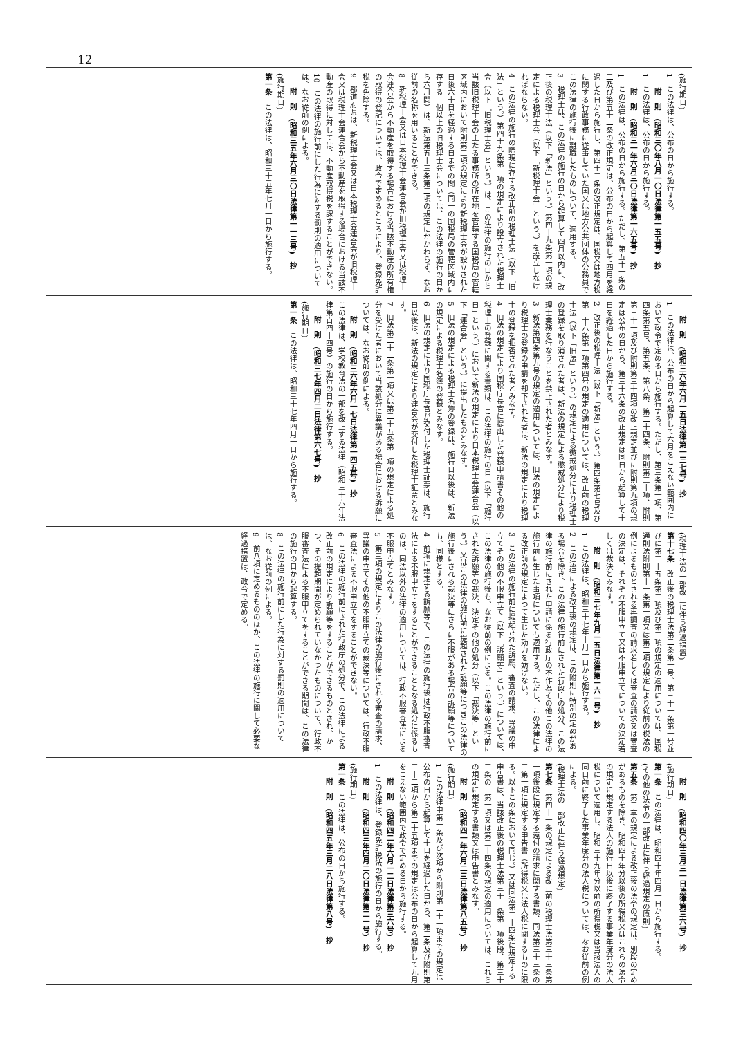12
(施行期日)
1　この法律は、公布の日から施行する。
附　則　(昭和三〇年八月一〇日法律第一五五号)　抄
1　この法律は、公布の日から施行する。
附　則　(昭和三一年六月三〇日法律第一六五号)　抄
1　この法律は、公布の日から施行する。ただし、第五十一条の二及び第五十二条の改正規定は、公布の日から起算して四月を経過した日から施行し、第四十二条の改正規定は、国税又は地方税に関する行政事務に従事していた国又は地方公共団体の公務員でこの法律の施行後に離職したものについて、適用する。
3　税理士は、この法律の施行の日から起算して四月以内に、改正後の税理士法（以下「新法」という。）第四十九条第一項の規定による税理士会（以下「新税理士会」という。）を設立しなければならない。
4　この法律の施行の際現に存する改正前の税理士法（以下「旧法」という。）第四十九条第一項の規定により設立された税理士会（以下「旧税理士会」という。）は、この法律の施行の日から当該旧税理士会の主たる事務所の所在地を管轄する国税局の管轄区域内において附則第三項の規定により新税理士会が設立された日後六十日を経過する日までの間（同一の国税局の管轄区域内に存する二個以上の旧税理士会については、この法律の施行の日から六月間）は、新法第五十三条第二項の規定にかかわらず、なお従前の名称を用いることができる。
8　新税理士会又は日本税理士会連合会が旧税理士会又は税理士会連合会から不動産を取得する場合における当該不動産の所有権の取得の登記については、政令で定めるところにより、登録免許税を免除する。
9　都道府県は、新税理士会又は日本税理士会連合会が旧税理士会又は税理士会連合会から不動産を取得する場合における当該不動産の取得に対しては、不動産取得税を課することができない。
10　この法律の施行前にした行為に対する罰則の適用については、なお従前の例による。
附　則　(昭和三五年六月三〇日法律第一一三号)　抄
(施行期日)
第一条　この法律は、昭和三十五年七月一日から施行する。
附　則　(昭和三六年六月一五日法律第一三七号)　抄
1　この法律は、公布の日から起算して六月をこえない範囲内において政令で定める日から施行する。ただし、第三条第一項、第四条第五号、第五条、第八条、第二十四条、附則第三十項、附則第三十一項及び附則第三十四項の改正規定並びに附則第九項の規定は公布の日から、第三十六条の改正規定は同日から起算して十日を経過した日から施行する。
2　改正後の税理士法（以下「新法」という。）第四条第七号及び第二十六条第一項第四号の規定の適用については、改正前の税理士法（以下「旧法」という。）の規定による懲戒処分により税理士の登録を取り消された者は、新法の規定による懲戒処分により税理士業務を行なうことを禁止された者とみなす。
3　新法第四条第九号の規定の適用については、旧法の規定により税理士の登録の申請を却下された者は、新法の規定により税理士の登録を拒否された者とみなす。
4　旧法の規定により国税庁長官に提出した登録申請書その他の税理士の登録に関する書類は、この法律の施行の日（以下「施行日」という。）において新法の規定により日本税理士会連合会（以下「連合会」という。）に提出したものとみなす。
5　旧法の規定による税理士名簿の登録は、施行日以後は、新法の規定による税理士名簿の登録とみなす。
6　旧法の規定により国税庁長官が交付した税理士証票は、施行日以後は、新法の規定により連合会が交付した税理士証票とみなす。
7　旧法第二十二条第一項又は第二十五条第一項の規定による処分を受けた者において当該処分に異議がある場合における訴願については、なお従前の例による。
附　則　(昭和三六年六月一七日法律第一四五号)　抄
この法律は、学校教育法の一部を改正する法律（昭和三十六年法律第百四十四号）の施行の日から施行する。
附　則　(昭和三七年四月二日法律第六七号)　抄
(施行期日)
第一条　この法律は、昭和三十七年四月一日から施行する。
(税理士法の一部改正に伴う経過措置)
第十七条　改正後の税理士法第二条第一号、第三十一条第一号並びに第三十五条第二項及び第三項の規定の適用については、国税通則法附則第十一条第一項又は第二項の規定により従前の税法の例によるものとされる再調査の請求若しくは審査の請求又は審査の決定は、それぞれ不服申立て又は不服申立てについての決定若しくは裁決とみなす。
附　則　(昭和三七年九月一五日法律第一六一号)　抄
1　この法律は、昭和三十七年十月一日から施行する。
2　この法律による改正後の規定は、この附則に特別の定めがある場合を除き、この法律の施行前にされた行政庁の処分、この法律の施行前にされた申請に係る行政庁の不作為その他この法律の施行前に生じた事項についても適用する。ただし、この法律による改正前の規定によつて生じた効力を妨げない。
3　この法律の施行前に提起された訴願、審査の請求、異議の申立てその他の不服申立て（以下「訴願等」という。）については、この法律の施行後も、なお従前の例による。この法律の施行前にされた訴願等の裁決、決定その他の処分（以下「裁決等」という。）又はこの法律の施行前に提起された訴願等につきこの法律の施行後にされる裁決等にさらに不服がある場合の訴願等についても、同様とする。
4　前項に規定する訴願等で、この法律の施行後は行政不服審査法による不服申立てをすることができることとなる処分に係るものは、同法以外の法律の適用については、行政不服審査法による不服申立てとみなす。
5　第三項の規定によりこの法律の施行後にされる審査の請求、異議の申立てその他の不服申立ての裁決等については、行政不服審査法による不服申立てをすることができない。
6　この法律の施行前にされた行政庁の処分で、この法律による改正前の規定により訴願等をすることができるものとされ、かつ、その提起期間が定められていなかつたものについて、行政不服審査法による不服申立てをすることができる期間は、この法律の施行の日から起算する。
8　この法律の施行前にした行為に対する罰則の適用については、なお従前の例による。
9　前八項に定めるもののほか、この法律の施行に関して必要な経過措置は、政令で定める。
附　則　(昭和四〇年三月三一日法律第三六号)　抄
(施行期日)
第一条　この法律は、昭和四十年四月一日から施行する。
(その他の法令の一部改正に伴う経過規定の原則)
第五条　第二章の規定による改正後の法令の規定は、別段の定めがあるものを除き、昭和四十年分以後の所得税又はこれらの法令の規定に規定する法人の施行日以後に終了する事業年度分の法人税について適用し、昭和三十九年分以前の所得税又は当該法人の同日前に終了した事業年度分の法人税については、なお従前の例による。
(税理士法の一部改正に伴う経過規定)
第七条　第四十一条の規定による改正前の税理士法第三十三条第一項後段に規定する還付の請求に関する書類、同法第三十三条の二第一項に規定する申告書（所得税又は法人税に関するものに限る。以下この条において同じ。）又は同法第三十四条に規定する申告書は、当該改正後の税理士法第三十三条第一項後段、第三十三条の二第一項又は第三十四条の規定の適用については、これらの規定に規定する書類又は申告書とみなす。
附　則　(昭和四一年六月二三日法律第八五号)　抄
(施行期日)
1　この法律中第一条及び次項から附則第二十一項までの規定は公布の日から起算して十日を経過した日から、第二条及び附則第二十二項から第二十五項までの規定は公布の日から起算して九月をこえない範囲内で政令で定める日から施行する。
附　則　(昭和四二年六月一二日法律第三六号)　抄
1　この法律は、登録免許税法の施行の日から施行する。
附　則　(昭和四三年四月二〇日法律第二一号)　抄
(施行期日)
第一条　この法律は、公布の日から施行する。
附　則　(昭和四五年三月二八日法律第八号)　抄